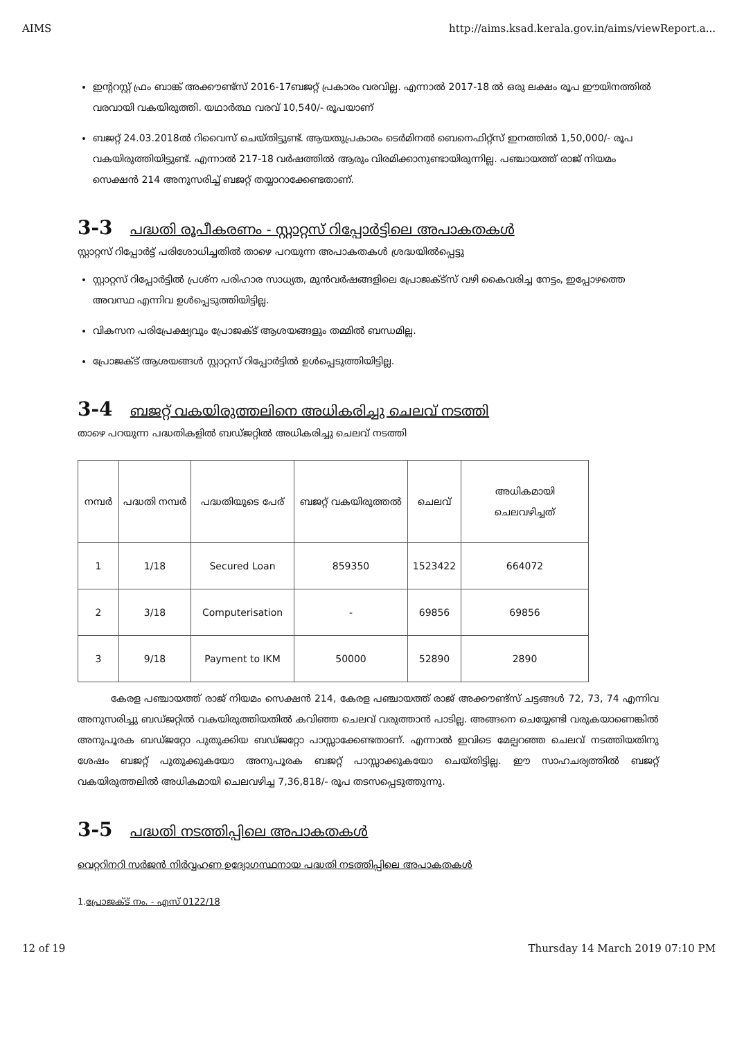AIMS http://aims.ksad.kerala.gov.in/aims/viewReport.a...
ഇന്ററസ്റ്റ് ഫ്രം ബാങ്ക് അക്കൗണ്ട്സ് 2016-17ബജറ്റ് പ്രകാരം വരവില്ല. എന്നാൽ 2017-18 ൽ ഒരു ലക്ഷം രൂപ ഈയിനത്തിൽ വരവായി വകയിരുത്തി. യഥാർത്ഥ വരവ് 10,540/- രൂപയാണ്
ബജറ്റ് 24.03.2018ൽ റിവൈസ് ചെയ്തിട്ടുണ്ട്. ആയതുപ്രകാരം ടെർമിനൽ ബെനെഫിറ്റ്സ് ഇനത്തിൽ 1,50,000/- രൂപ വകയിരുത്തിയിട്ടുണ്ട്. എന്നാൽ 217-18 വർഷത്തിൽ ആരും വിരമിക്കാനുണ്ടായിരുന്നില്ല. പഞ്ചായത്ത് രാജ് നിയമം സെക്ഷൻ 214 അനുസരിച്ച് ബജറ്റ് തയ്യാറാക്കേണ്ടതാണ്.
3-3 പദ്ധതി രൂപീകരണം - സ്റ്റാറ്റസ് റിപ്പോർട്ടിലെ അപാകതകൾ
സ്റ്റാറ്റസ് റിപ്പോർട്ട് പരിശോധിച്ചതിൽ താഴെ പറയുന്ന അപാകതകൾ ശ്രദ്ധയിൽപ്പെട്ടു
സ്റ്റാറ്റസ് റിപ്പോർട്ടിൽ പ്രശ്ന പരിഹാര സാധ്യത, മുൻവർഷങ്ങളിലെ പ്രോജക്ട്സ് വഴി കൈവരിച്ച നേട്ടം, ഇപ്പോഴത്തെ അവസ്ഥ എന്നിവ ഉൾപ്പെടുത്തിയിട്ടില്ല.
വികസന പരിപ്രേക്ഷ്യവും പ്രോജക്ട് ആശയങ്ങളും തമ്മിൽ ബന്ധമില്ല.
പ്രോജക്ട് ആശയങ്ങൾ സ്റ്റാറ്റസ് റിപ്പോർട്ടിൽ ഉൾപ്പെടുത്തിയിട്ടില്ല.
3-4 ബജറ്റ് വകയിരുത്തലിനെ അധികരിച്ചു ചെലവ് നടത്തി
താഴെ പറയുന്ന പദ്ധതികളിൽ ബഡ്ജറ്റിൽ അധികരിച്ചു ചെലവ് നടത്തി
| നമ്പർ | പദ്ധതി നമ്പർ | പദ്ധതിയുടെ പേര് | ബജറ്റ് വകയിരുത്തൽ | ചെലവ് | അധികമായി ചെലവഴിച്ചത് |
| --- | --- | --- | --- | --- | --- |
| 1 | 1/18 | Secured Loan | 859350 | 1523422 | 664072 |
| 2 | 3/18 | Computerisation | - | 69856 | 69856 |
| 3 | 9/18 | Payment to IKM | 50000 | 52890 | 2890 |
കേരള പഞ്ചായത്ത് രാജ് നിയമം സെക്ഷൻ 214, കേരള പഞ്ചായത്ത് രാജ് അക്കൗണ്ട്സ് ചട്ടങ്ങൾ 72, 73, 74 എന്നിവ അനുസരിച്ചു ബഡ്ജറ്റിൽ വകയിരുത്തിയതിൽ കവിഞ്ഞ ചെലവ് വരുത്താൻ പാടില്ല. അങ്ങനെ ചെയ്യേണ്ടി വരുകയാണെങ്കിൽ അനുപൂരക ബഡ്ജറ്റോ പുതുക്കിയ ബഡ്ജറ്റോ പാസ്സാക്കേണ്ടതാണ്. എന്നാൽ ഇവിടെ മേല്പറഞ്ഞ ചെലവ് നടത്തിയതിനു ശേഷം ബജറ്റ് പുതുക്കുകയോ അനുപൂരക ബജറ്റ് പാസ്സാക്കുകയോ ചെയ്തിട്ടില്ല. ഈ സാഹചര്യത്തിൽ ബജറ്റ് വകയിരുത്തലിൽ അധികമായി ചെലവഴിച്ച 7,36,818/- രൂപ തടസപ്പെടുത്തുന്നു.
3-5 പദ്ധതി നടത്തിപ്പിലെ അപാകതകൾ
വെറ്ററിനറി സർജൻ നിർവ്വഹണ ഉദ്യോഗസ്ഥനായ പദ്ധതി നടത്തിപ്പിലെ അപാകതകൾ
1.പ്രോജക്ട് നം. - എസ് 0122/18
12 of 19 Thursday 14 March 2019 07:10 PM